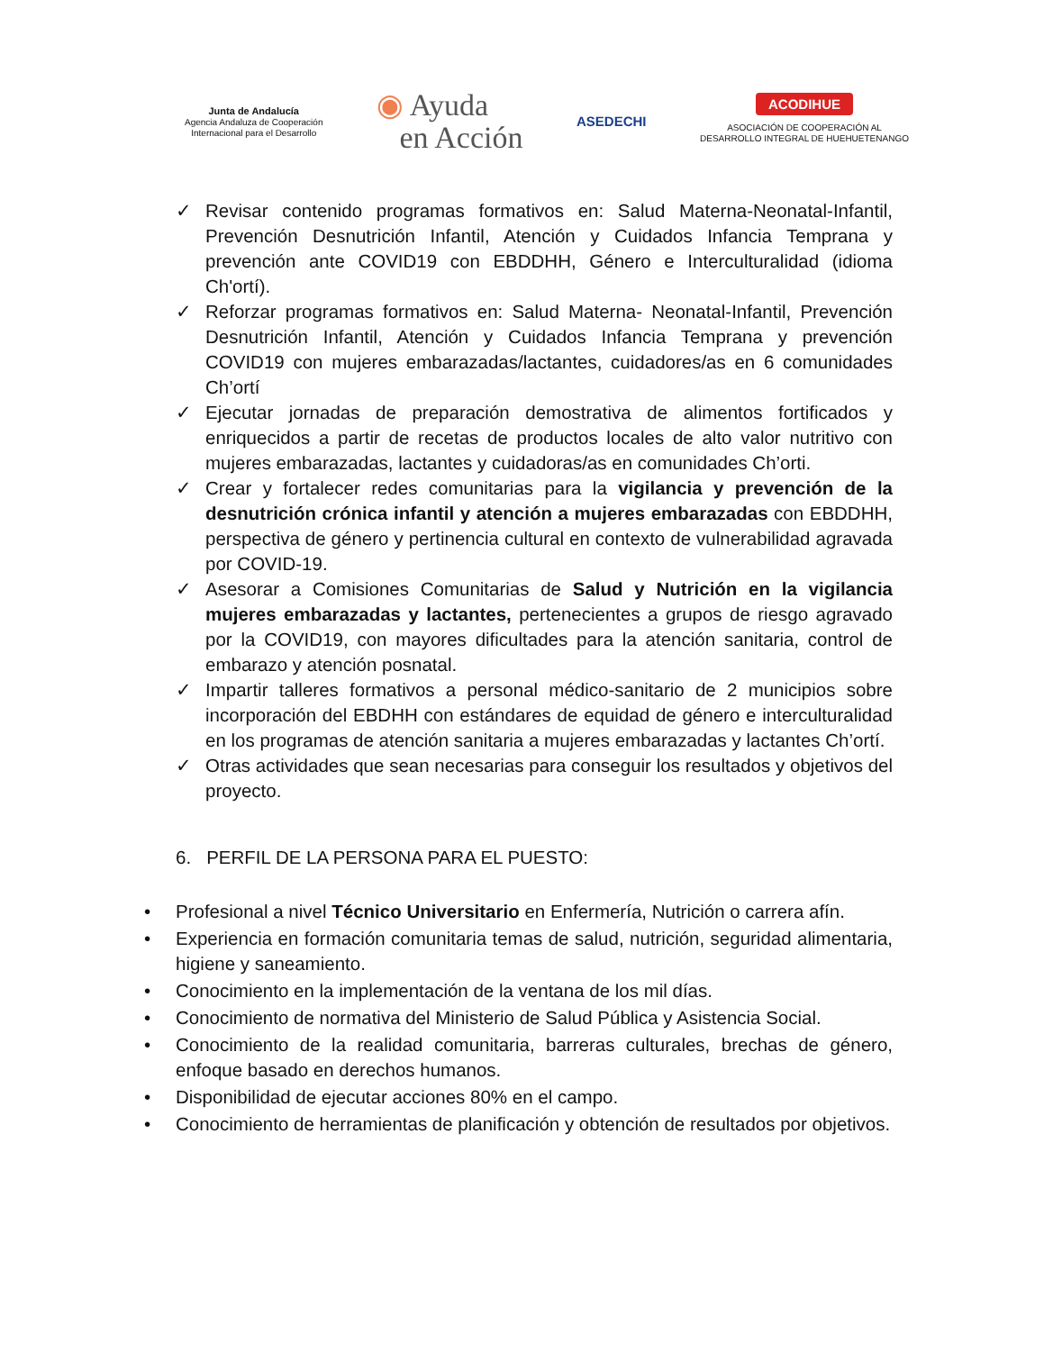Junta de Andalucía
Agencia Andaluza de Cooperación
Internacional para el Desarrollo
◉ Ayuda
en Acción
ASEDECHI
ACODIHUE
ASOCIACIÓN DE COOPERACIÓN AL
DESARROLLO INTEGRAL DE HUEHUETENANGO
✓ Revisar contenido programas formativos en: Salud Materna-Neonatal-Infantil, Prevención Desnutrición Infantil, Atención y Cuidados Infancia Temprana y prevención ante COVID19 con EBDDHH, Género e Interculturalidad (idioma Ch'ortí).
✓ Reforzar programas formativos en: Salud Materna- Neonatal-Infantil, Prevención Desnutrición Infantil, Atención y Cuidados Infancia Temprana y prevención COVID19 con mujeres embarazadas/lactantes, cuidadores/as en 6 comunidades Ch’ortí
✓ Ejecutar jornadas de preparación demostrativa de alimentos fortificados y enriquecidos a partir de recetas de productos locales de alto valor nutritivo con mujeres embarazadas, lactantes y cuidadoras/as en comunidades Ch’orti.
✓ Crear y fortalecer redes comunitarias para la vigilancia y prevención de la desnutrición crónica infantil y atención a mujeres embarazadas con EBDDHH, perspectiva de género y pertinencia cultural en contexto de vulnerabilidad agravada por COVID-19.
✓ Asesorar a Comisiones Comunitarias de Salud y Nutrición en la vigilancia mujeres embarazadas y lactantes, pertenecientes a grupos de riesgo agravado por la COVID19, con mayores dificultades para la atención sanitaria, control de embarazo y atención posnatal.
✓ Impartir talleres formativos a personal médico-sanitario de 2 municipios sobre incorporación del EBDHH con estándares de equidad de género e interculturalidad en los programas de atención sanitaria a mujeres embarazadas y lactantes Ch’ortí.
✓ Otras actividades que sean necesarias para conseguir los resultados y objetivos del proyecto.
6. PERFIL DE LA PERSONA PARA EL PUESTO:
• Profesional a nivel Técnico Universitario en Enfermería, Nutrición o carrera afín.
• Experiencia en formación comunitaria temas de salud, nutrición, seguridad alimentaria, higiene y saneamiento.
• Conocimiento en la implementación de la ventana de los mil días.
• Conocimiento de normativa del Ministerio de Salud Pública y Asistencia Social.
• Conocimiento de la realidad comunitaria, barreras culturales, brechas de género, enfoque basado en derechos humanos.
• Disponibilidad de ejecutar acciones 80% en el campo.
• Conocimiento de herramientas de planificación y obtención de resultados por objetivos.